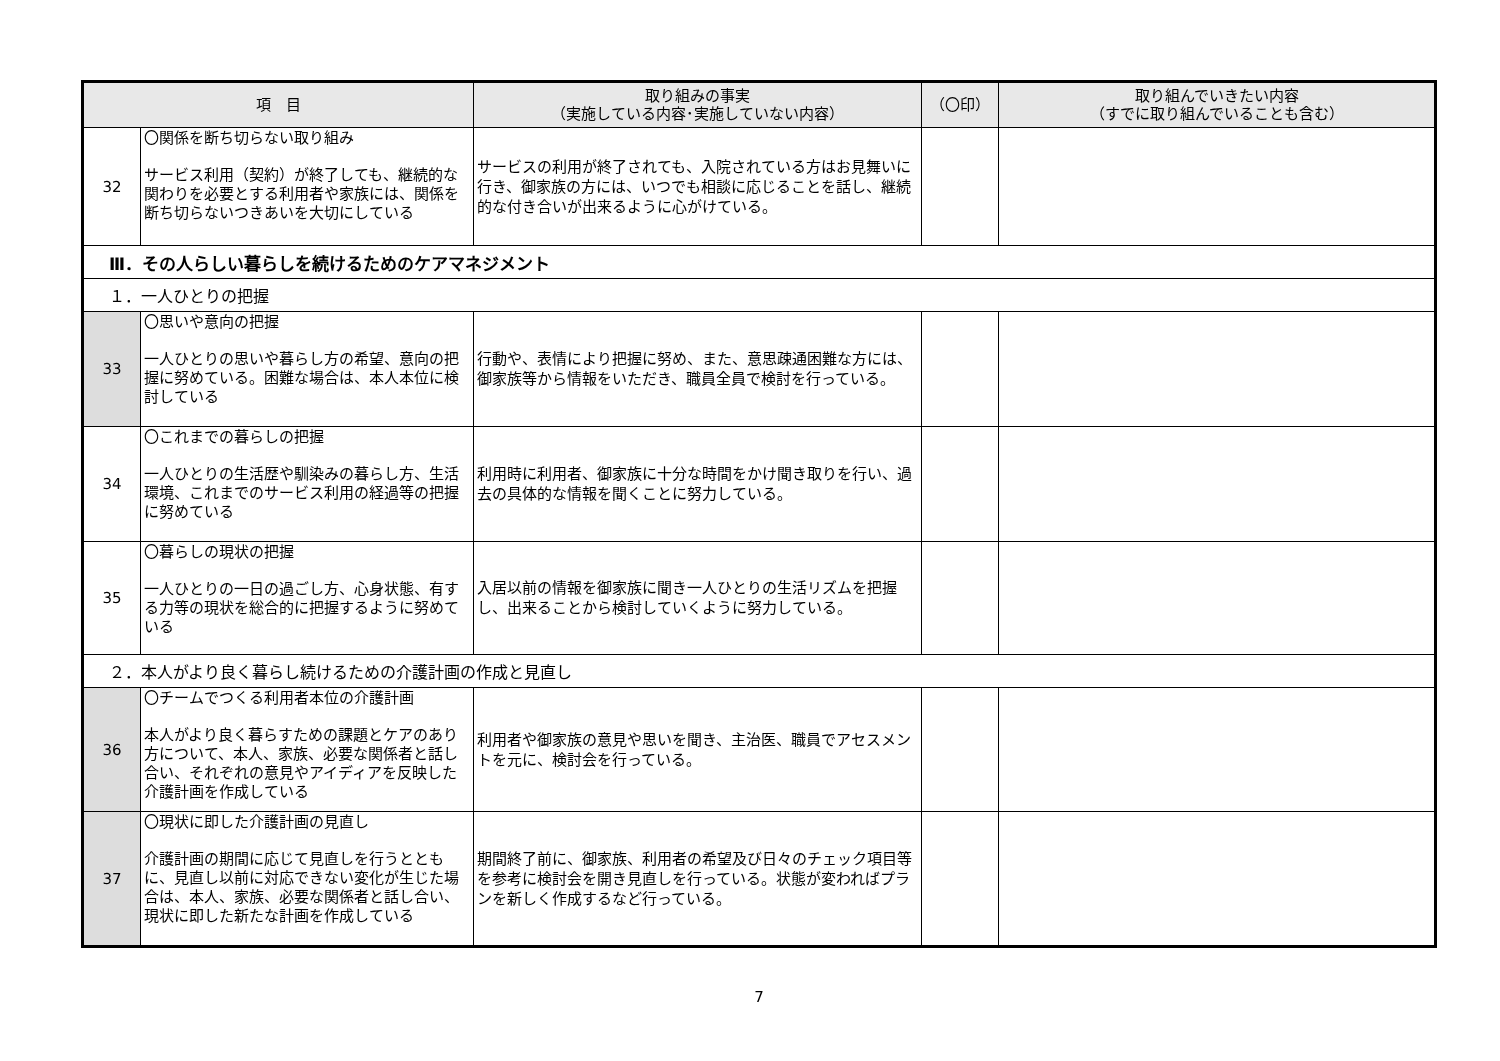| 項 目 | | 取り組みの事実 （実施している内容･実施していない内容） | （〇印） | 取り組んでいきたい内容 （すでに取り組んでいることも含む） |
| --- | --- | --- | --- | --- |
| 32 | 〇関係を断ち切らない取り組み サービス利用（契約）が終了しても、継続的な関わりを必要とする利用者や家族には、関係を断ち切らないつきあいを大切にしている | サービスの利用が終了されても、入院されている方はお見舞いに行き、御家族の方には、いつでも相談に応じることを話し、継続的な付き合いが出来るように心がけている。 | | |
| Ⅲ．その人らしい暮らしを続けるためのケアマネジメント | | | | |
| １．一人ひとりの把握 | | | | |
| 33 | 〇思いや意向の把握 一人ひとりの思いや暮らし方の希望、意向の把握に努めている。困難な場合は、本人本位に検討している | 行動や、表情により把握に努め、また、意思疎通困難な方には、御家族等から情報をいただき、職員全員で検討を行っている。 | | |
| 34 | 〇これまでの暮らしの把握 一人ひとりの生活歴や馴染みの暮らし方、生活環境、これまでのサービス利用の経過等の把握に努めている | 利用時に利用者、御家族に十分な時間をかけ聞き取りを行い、過去の具体的な情報を聞くことに努力している。 | | |
| 35 | 〇暮らしの現状の把握 一人ひとりの一日の過ごし方、心身状態、有する力等の現状を総合的に把握するように努めている | 入居以前の情報を御家族に聞き一人ひとりの生活リズムを把握し、出来ることから検討していくように努力している。 | | |
| ２．本人がより良く暮らし続けるための介護計画の作成と見直し | | | | |
| 36 | 〇チームでつくる利用者本位の介護計画 本人がより良く暮らすための課題とケアのあり方について、本人、家族、必要な関係者と話し合い、それぞれの意見やアイディアを反映した介護計画を作成している | 利用者や御家族の意見や思いを聞き、主治医、職員でアセスメントを元に、検討会を行っている。 | | |
| 37 | 〇現状に即した介護計画の見直し 介護計画の期間に応じて見直しを行うとともに、見直し以前に対応できない変化が生じた場合は、本人、家族、必要な関係者と話し合い、現状に即した新たな計画を作成している | 期間終了前に、御家族、利用者の希望及び日々のチェック項目等を参考に検討会を開き見直しを行っている。状態が変わればプランを新しく作成するなど行っている。 | | |
7